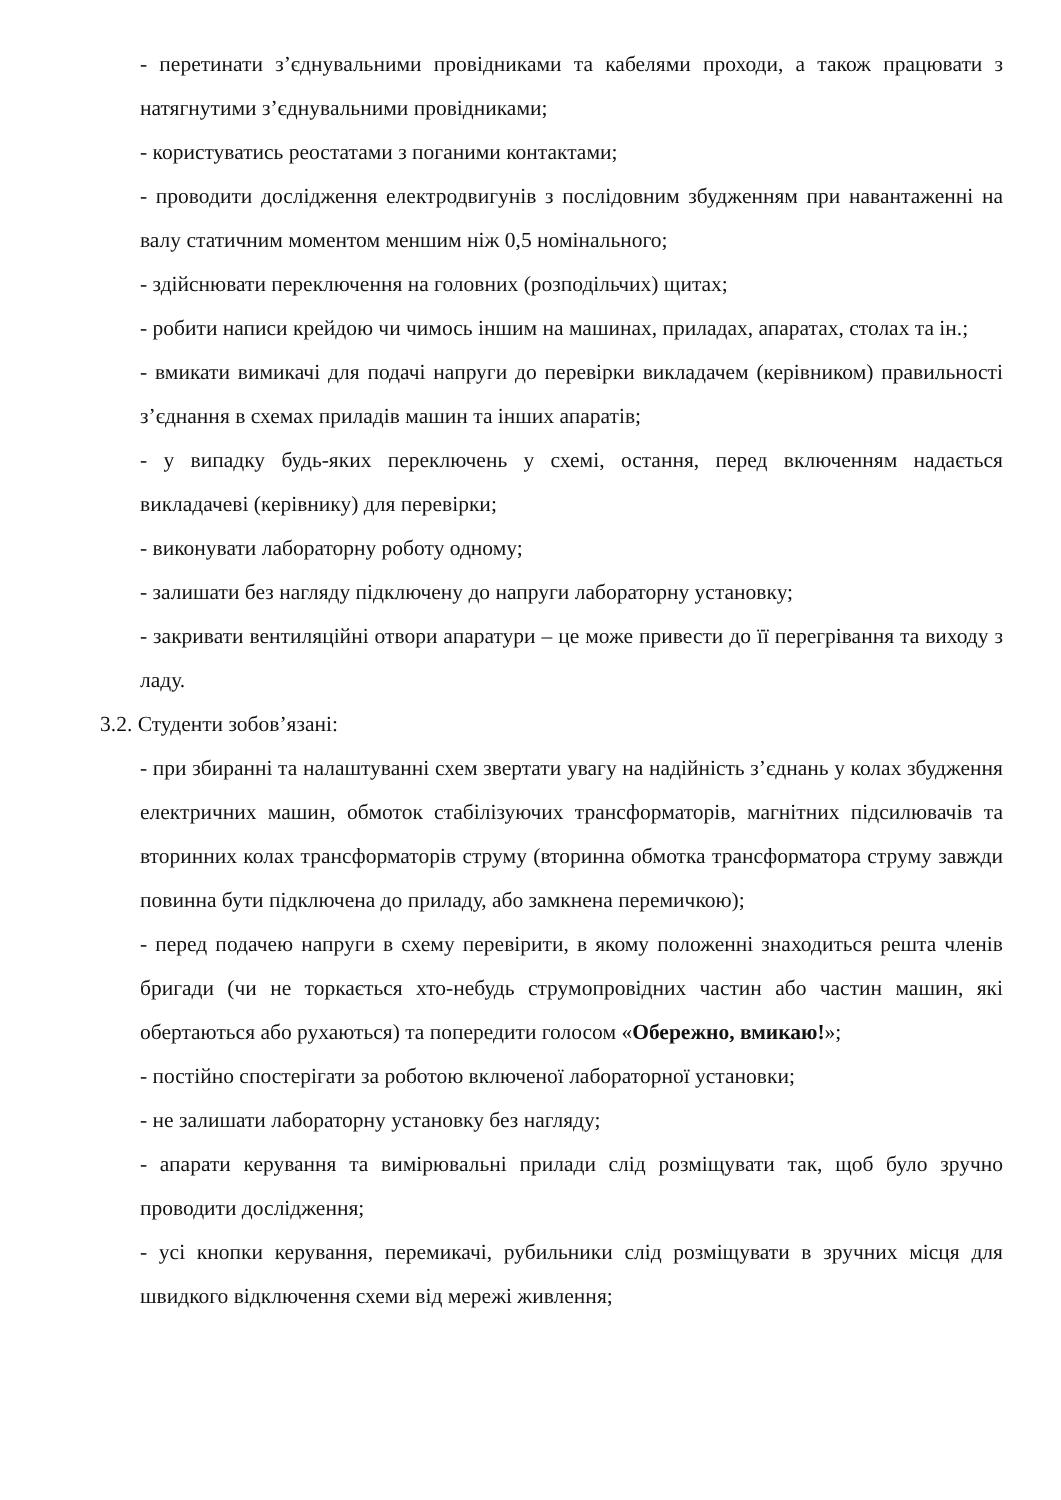- перетинати з’єднувальними провідниками та кабелями проходи, а також працювати з натягнутими з’єднувальними провідниками;
- користуватись реостатами з поганими контактами;
- проводити дослідження електродвигунів з послідовним збудженням при навантаженні на валу статичним моментом меншим ніж 0,5 номінального;
- здійснювати переключення на головних (розподільчих) щитах;
- робити написи крейдою чи чимось іншим на машинах, приладах, апаратах, столах та ін.;
- вмикати вимикачі для подачі напруги до перевірки викладачем (керівником) правильності з’єднання в схемах приладів машин та інших апаратів;
- у випадку будь-яких переключень у схемі, остання, перед включенням надається викладачеві (керівнику) для перевірки;
- виконувати лабораторну роботу одному;
- залишати без нагляду підключену до напруги лабораторну установку;
- закривати вентиляційні отвори апаратури – це може привести до її перегрівання та виходу з ладу.
3.2. Студенти зобов’язані:
- при збиранні та налаштуванні схем звертати увагу на надійність з’єднань у колах збудження електричних машин, обмоток стабілізуючих трансформаторів, магнітних підсилювачів та вторинних колах трансформаторів струму (вторинна обмотка трансформатора струму завжди повинна бути підключена до приладу, або замкнена перемичкою);
- перед подачею напруги в схему перевірити, в якому положенні знаходиться решта членів бригади (чи не торкається хто-небудь струмопровідних частин або частин машин, які обертаються або рухаються) та попередити голосом «Обережно, вмикаю!»;
- постійно спостерігати за роботою включеної лабораторної установки;
- не залишати лабораторну установку без нагляду;
- апарати керування та вимірювальні прилади слід розміщувати так, щоб було зручно проводити дослідження;
- усі кнопки керування, перемикачі, рубильники слід розміщувати в зручних місця для швидкого відключення схеми від мережі живлення;